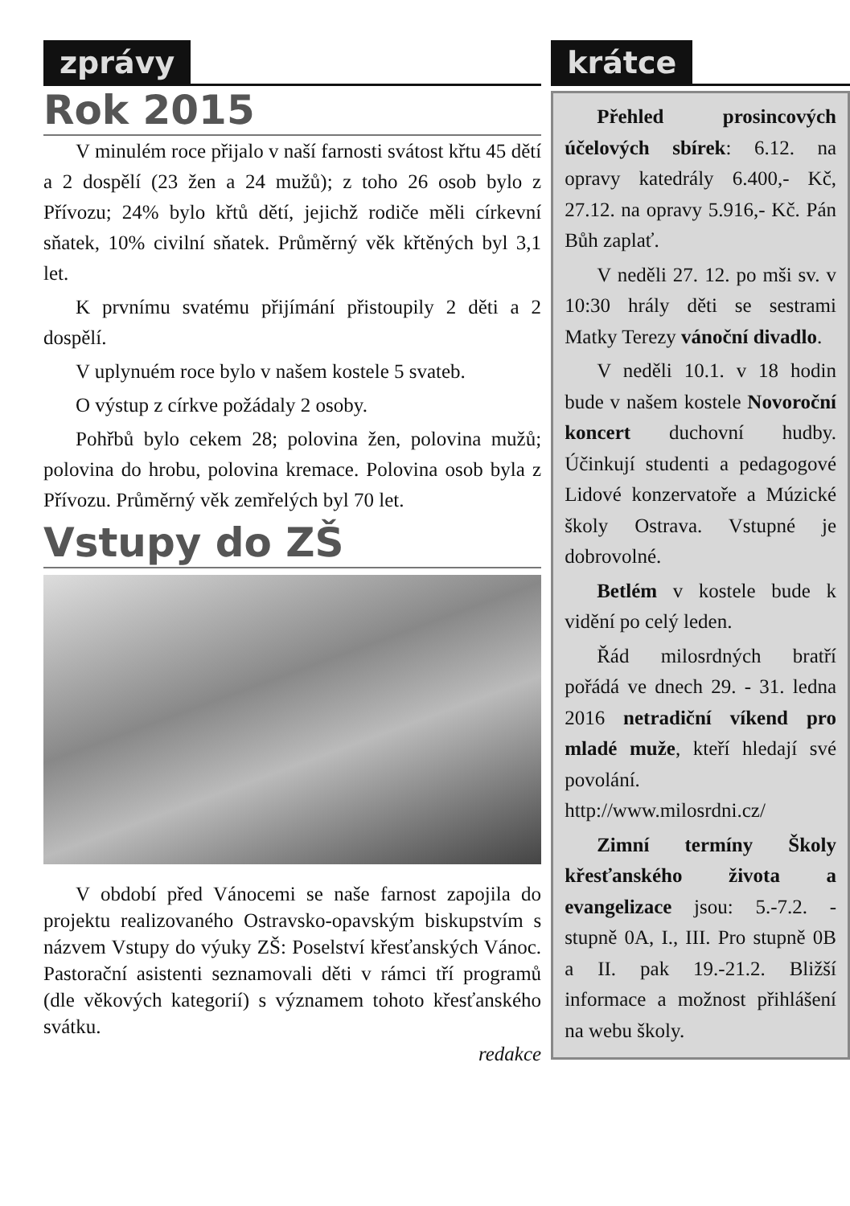zprávy
Rok 2015
V minulém roce přijalo v naší farnosti svátost křtu 45 dětí a 2 dospělí (23 žen a 24 mužů); z toho 26 osob bylo z Přívozu; 24% bylo křtů dětí, jejichž rodiče měli církevní sňatek, 10% civilní sňatek. Průměrný věk křtěných byl 3,1 let.
K prvnímu svatému přijímání přistoupily 2 děti a 2 dospělí.
V uplynuém roce bylo v našem kostele 5 svateb.
O výstup z církve požádaly 2 osoby.
Pohřbů bylo cekem 28; polovina žen, polovina mužů; polovina do hrobu, polovina kremace. Polovina osob byla z Přívozu. Průměrný věk zemřelých byl 70 let.
Vstupy do ZŠ
V období před Vánocemi se naše farnost zapojila do projektu realizovaného Ostravsko-opavským biskupstvím s názvem Vstupy do výuky ZŠ: Poselství křesťanských Vánoc. Pastorační asistenti seznamovali děti v rámci tří programů (dle věkových kategorií) s významem tohoto křesťanského svátku.
redakce
krátce
Přehled prosincových účelových sbírek: 6.12. na opravy katedrály 6.400,- Kč, 27.12. na opravy 5.916,- Kč. Pán Bůh zaplať.
V neděli 27. 12. po mši sv. v 10:30 hrály děti se sestrami Matky Terezy vánoční divadlo.
V neděli 10.1. v 18 hodin bude v našem kostele Novoroční koncert duchovní hudby. Účinkují studenti a pedagogové Lidové konzervatoře a Múzické školy Ostrava. Vstupné je dobrovolné.
Betlém v kostele bude k vidění po celý leden.
Řád milosrdných bratří pořádá ve dnech 29. - 31. ledna 2016 netradiční víkend pro mladé muže, kteří hledají své povolání. http://www.milosrdni.cz/
Zimní termíny Školy křesťanského života a evangelizace jsou: 5.-7.2. - stupně 0A, I., III. Pro stupně 0B a II. pak 19.-21.2. Bližší informace a možnost přihlášení na webu školy.